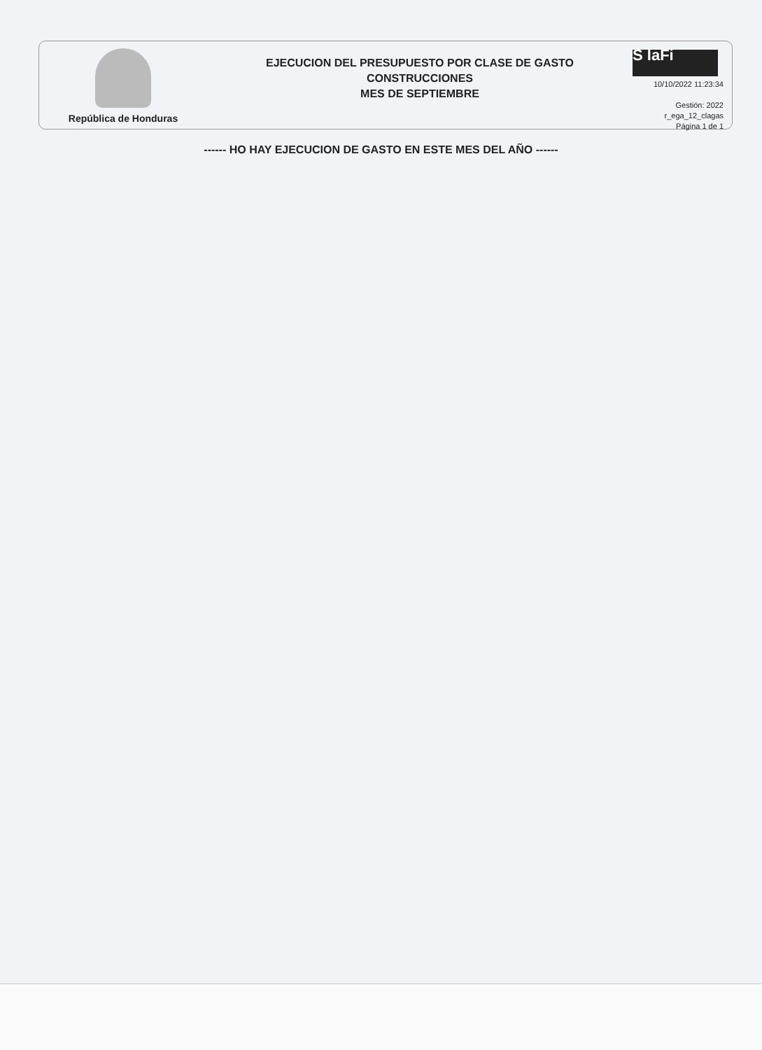República de Honduras
EJECUCION DEL PRESUPUESTO POR CLASE DE GASTO
CONSTRUCCIONES
MES DE SEPTIEMBRE
S laFi
10/10/2022 11:23:34
Gestión: 2022
r_ega_12_clagas
Página 1 de 1
------ HO HAY EJECUCION DE GASTO EN ESTE MES DEL AÑO ------